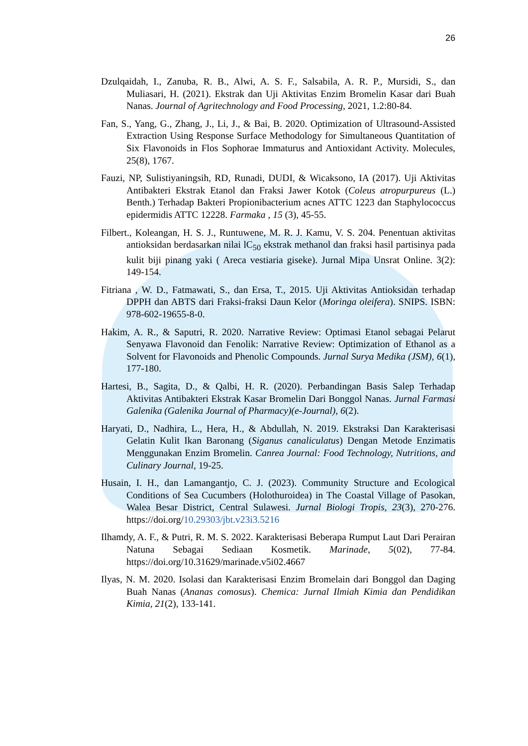26
Dzulqaidah, I., Zanuba, R. B., Alwi, A. S. F., Salsabila, A. R. P., Mursidi, S., dan Muliasari, H. (2021). Ekstrak dan Uji Aktivitas Enzim Bromelin Kasar dari Buah Nanas. Journal of Agritechnology and Food Processing, 2021, 1.2:80-84.
Fan, S., Yang, G., Zhang, J., Li, J., & Bai, B. 2020. Optimization of Ultrasound-Assisted Extraction Using Response Surface Methodology for Simultaneous Quantitation of Six Flavonoids in Flos Sophorae Immaturus and Antioxidant Activity. Molecules, 25(8), 1767.
Fauzi, NP, Sulistiyaningsih, RD, Runadi, DUDI, & Wicaksono, IA (2017). Uji Aktivitas Antibakteri Ekstrak Etanol dan Fraksi Jawer Kotok (Coleus atropurpureus (L.) Benth.) Terhadap Bakteri Propionibacterium acnes ATTC 1223 dan Staphylococcus epidermidis ATTC 12228. Farmaka , 15 (3), 45-55.
Filbert., Koleangan, H. S. J., Runtuwene, M. R. J. Kamu, V. S. 204. Penentuan aktivitas antioksidan berdasarkan nilai lC<sub>50</sub> ekstrak methanol dan fraksi hasil partisinya pada kulit biji pinang yaki ( Areca vestiaria giseke). Jurnal Mipa Unsrat Online. 3(2): 149-154.
Fitriana , W. D., Fatmawati, S., dan Ersa, T., 2015. Uji Aktivitas Antioksidan terhadap DPPH dan ABTS dari Fraksi-fraksi Daun Kelor (Moringa oleifera). SNIPS. ISBN: 978-602-19655-8-0.
Hakim, A. R., & Saputri, R. 2020. Narrative Review: Optimasi Etanol sebagai Pelarut Senyawa Flavonoid dan Fenolik: Narrative Review: Optimization of Ethanol as a Solvent for Flavonoids and Phenolic Compounds. Jurnal Surya Medika (JSM), 6(1), 177-180.
Hartesi, B., Sagita, D., & Qalbi, H. R. (2020). Perbandingan Basis Salep Terhadap Aktivitas Antibakteri Ekstrak Kasar Bromelin Dari Bonggol Nanas. Jurnal Farmasi Galenika (Galenika Journal of Pharmacy)(e-Journal), 6(2).
Haryati, D., Nadhira, L., Hera, H., & Abdullah, N. 2019. Ekstraksi Dan Karakterisasi Gelatin Kulit Ikan Baronang (Siganus canaliculatus) Dengan Metode Enzimatis Menggunakan Enzim Bromelin. Canrea Journal: Food Technology, Nutritions, and Culinary Journal, 19-25.
Husain, I. H., dan Lamangantjo, C. J. (2023). Community Structure and Ecological Conditions of Sea Cucumbers (Holothuroidea) in The Coastal Village of Pasokan, Walea Besar District, Central Sulawesi. Jurnal Biologi Tropis, 23(3), 270-276. https://doi.org/10.29303/jbt.v23i3.5216
Ilhamdy, A. F., & Putri, R. M. S. 2022. Karakterisasi Beberapa Rumput Laut Dari Perairan Natuna Sebagai Sediaan Kosmetik. Marinade, 5(02), 77-84. https://doi.org/10.31629/marinade.v5i02.4667
Ilyas, N. M. 2020. Isolasi dan Karakterisasi Enzim Bromelain dari Bonggol dan Daging Buah Nanas (Ananas comosus). Chemica: Jurnal Ilmiah Kimia dan Pendidikan Kimia, 21(2), 133-141.